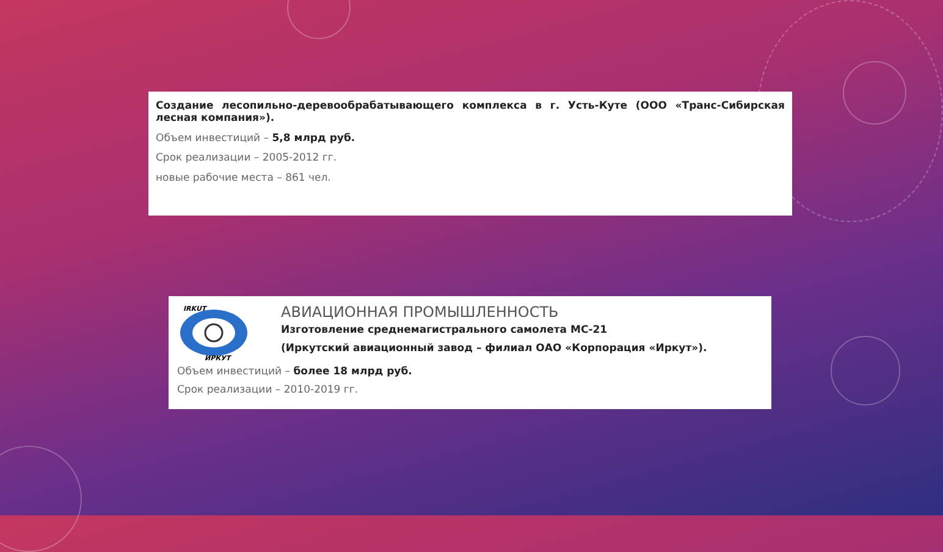Создание лесопильно-деревообрабатывающего комплекса в г. Усть-Куте (ООО «Транс-Сибирская лесная компания»).
Объем инвестиций – 5,8 млрд руб.
Срок реализации – 2005-2012 гг.
новые рабочие места – 861 чел.
IRKUT
ИРКУТ
АВИАЦИОННАЯ ПРОМЫШЛЕННОСТЬ
Изготовление среднемагистрального самолета МС-21
(Иркутский авиационный завод – филиал ОАО «Корпорация «Иркут»).
Объем инвестиций – более 18 млрд руб.
Срок реализации – 2010-2019 гг.